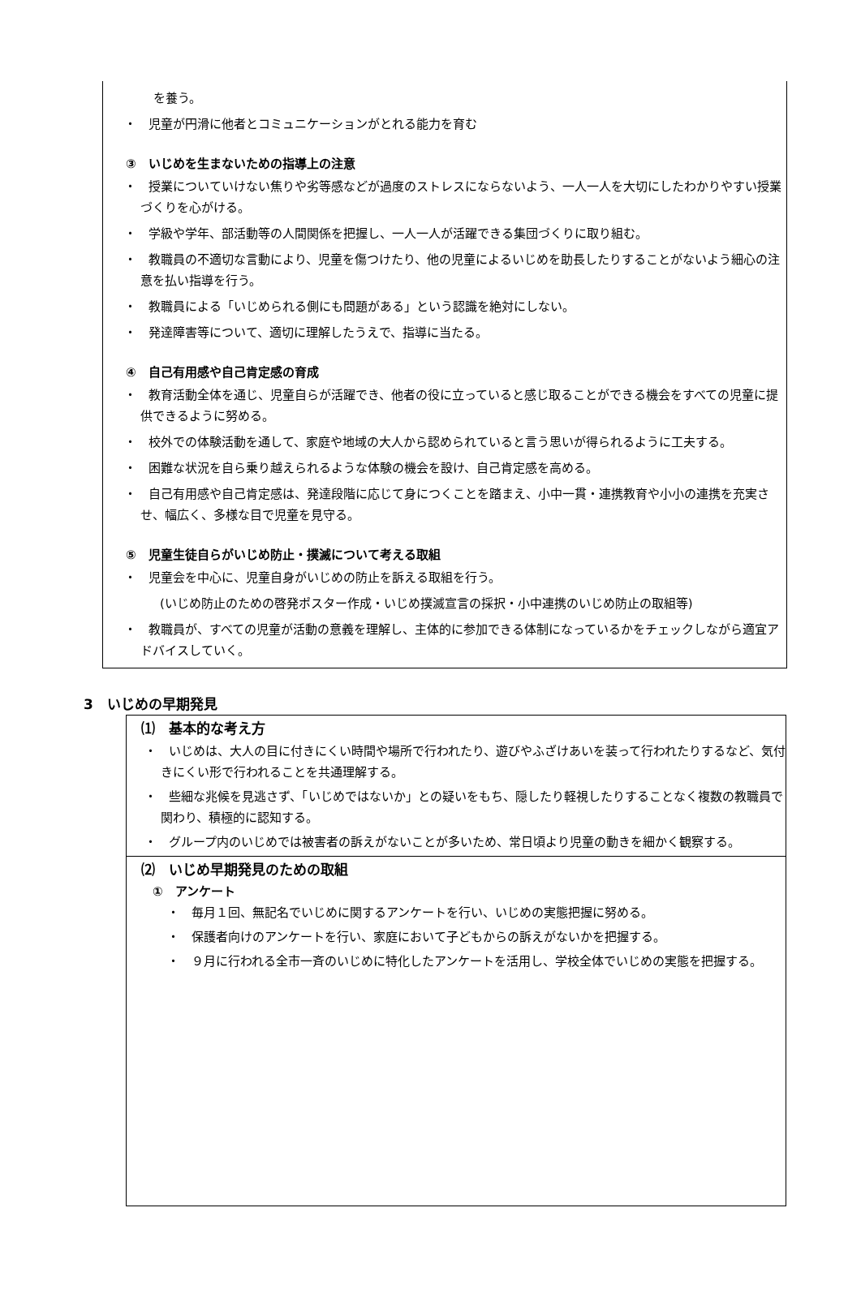を養う。
・　児童が円滑に他者とコミュニケーションがとれる能力を育む
③　いじめを生まないための指導上の注意
・　授業についていけない焦りや劣等感などが過度のストレスにならないよう、一人一人を大切にしたわかりやすい授業づくりを心がける。
・　学級や学年、部活動等の人間関係を把握し、一人一人が活躍できる集団づくりに取り組む。
・　教職員の不適切な言動により、児童を傷つけたり、他の児童によるいじめを助長したりすることがないよう細心の注意を払い指導を行う。
・　教職員による「いじめられる側にも問題がある」という認識を絶対にしない。
・　発達障害等について、適切に理解したうえで、指導に当たる。
④　自己有用感や自己肯定感の育成
・　教育活動全体を通じ、児童自らが活躍でき、他者の役に立っていると感じ取ることができる機会をすべての児童に提供できるように努める。
・　校外での体験活動を通して、家庭や地域の大人から認められていると言う思いが得られるように工夫する。
・　困難な状況を自ら乗り越えられるような体験の機会を設け、自己肯定感を高める。
・　自己有用感や自己肯定感は、発達段階に応じて身につくことを踏まえ、小中一貫・連携教育や小小の連携を充実させ、幅広く、多様な目で児童を見守る。
⑤　児童生徒自らがいじめ防止・撲滅について考える取組
・　児童会を中心に、児童自身がいじめの防止を訴える取組を行う。
(いじめ防止のための啓発ポスター作成・いじめ撲滅宣言の採択・小中連携のいじめ防止の取組等)
・　教職員が、すべての児童が活動の意義を理解し、主体的に参加できる体制になっているかをチェックしながら適宜アドバイスしていく。
3　いじめの早期発見
⑴　基本的な考え方
・　いじめは、大人の目に付きにくい時間や場所で行われたり、遊びやふざけあいを装って行われたりするなど、気付きにくい形で行われることを共通理解する。
・　些細な兆候を見逃さず、「いじめではないか」との疑いをもち、隠したり軽視したりすることなく複数の教職員で関わり、積極的に認知する。
・　グループ内のいじめでは被害者の訴えがないことが多いため、常日頃より児童の動きを細かく観察する。
⑵　いじめ早期発見のための取組
①　アンケート
・　毎月１回、無記名でいじめに関するアンケートを行い、いじめの実態把握に努める。
・　保護者向けのアンケートを行い、家庭において子どもからの訴えがないかを把握する。
・　９月に行われる全市一斉のいじめに特化したアンケートを活用し、学校全体でいじめの実態を把握する。